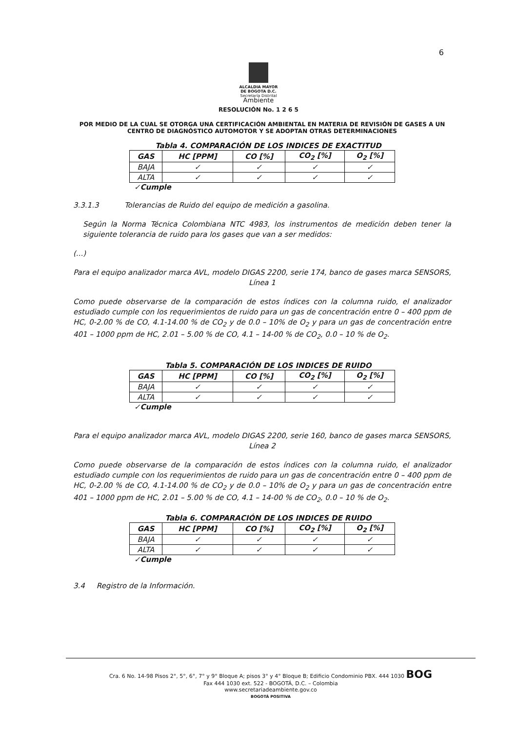6
ALCALDIA MAYOR
DE BOGOTA D.C.
Secretaría Distrital
Ambiente
RESOLUCIÓN No. 1 2 6 5
POR MEDIO DE LA CUAL SE OTORGA UNA CERTIFICACIÓN AMBIENTAL EN MATERIA DE REVISIÓN DE GASES A UN CENTRO DE DIAGNÓSTICO AUTOMOTOR Y SE ADOPTAN OTRAS DETERMINACIONES
Tabla 4. COMPARACIÓN DE LOS INDICES DE EXACTITUD
| GAS | HC [PPM] | CO [%] | CO<sub>2</sub> [%] | O<sub>2</sub> [%] |
| --- | --- | --- | --- | --- |
| BAJA | ✓ | ✓ | ✓ | ✓ |
| ALTA | ✓ | ✓ | ✓ | ✓ |
✓Cumple
3.3.1.3 Tolerancias de Ruido del equipo de medición a gasolina.
Según la Norma Técnica Colombiana NTC 4983, los instrumentos de medición deben tener la siguiente tolerancia de ruido para los gases que van a ser medidos:
(...)
Para el equipo analizador marca AVL, modelo DIGAS 2200, serie 174, banco de gases marca SENSORS, Línea 1
Como puede observarse de la comparación de estos índices con la columna ruido, el analizador estudiado cumple con los requerimientos de ruido para un gas de concentración entre 0 – 400 ppm de HC, 0-2.00 % de CO, 4.1-14.00 % de CO<sub>2</sub> y de 0.0 – 10% de O<sub>2</sub> y para un gas de concentración entre 401 – 1000 ppm de HC, 2.01 – 5.00 % de CO, 4.1 – 14-00 % de CO<sub>2</sub>, 0.0 – 10 % de O<sub>2</sub>.
Tabla 5. COMPARACIÓN DE LOS INDICES DE RUIDO
| GAS | HC [PPM] | CO [%] | CO<sub>2</sub> [%] | O<sub>2</sub> [%] |
| --- | --- | --- | --- | --- |
| BAJA | ✓ | ✓ | ✓ | ✓ |
| ALTA | ✓ | ✓ | ✓ | ✓ |
✓Cumple
Para el equipo analizador marca AVL, modelo DIGAS 2200, serie 160, banco de gases marca SENSORS, Línea 2
Como puede observarse de la comparación de estos índices con la columna ruido, el analizador estudiado cumple con los requerimientos de ruido para un gas de concentración entre 0 – 400 ppm de HC, 0-2.00 % de CO, 4.1-14.00 % de CO<sub>2</sub> y de 0.0 – 10% de O<sub>2</sub> y para un gas de concentración entre 401 – 1000 ppm de HC, 2.01 – 5.00 % de CO, 4.1 – 14-00 % de CO<sub>2</sub>, 0.0 – 10 % de O<sub>2</sub>.
Tabla 6. COMPARACIÓN DE LOS INDICES DE RUIDO
| GAS | HC [PPM] | CO [%] | CO<sub>2</sub> [%] | O<sub>2</sub> [%] |
| --- | --- | --- | --- | --- |
| BAJA | ✓ | ✓ | ✓ | ✓ |
| ALTA | ✓ | ✓ | ✓ | ✓ |
✓Cumple
3.4 Registro de la Información.
Cra. 6 No. 14-98 Pisos 2°, 5°, 6°, 7° y 9° Bloque A; pisos 3° y 4° Bloque B; Edificio Condominio PBX. 444 1030 BOG
Fax 444 1030 ext. 522 - BOGOTÁ, D.C. – Colombia
www.secretariadeambiente.gov.co
BOGOTÁ POSITIVA